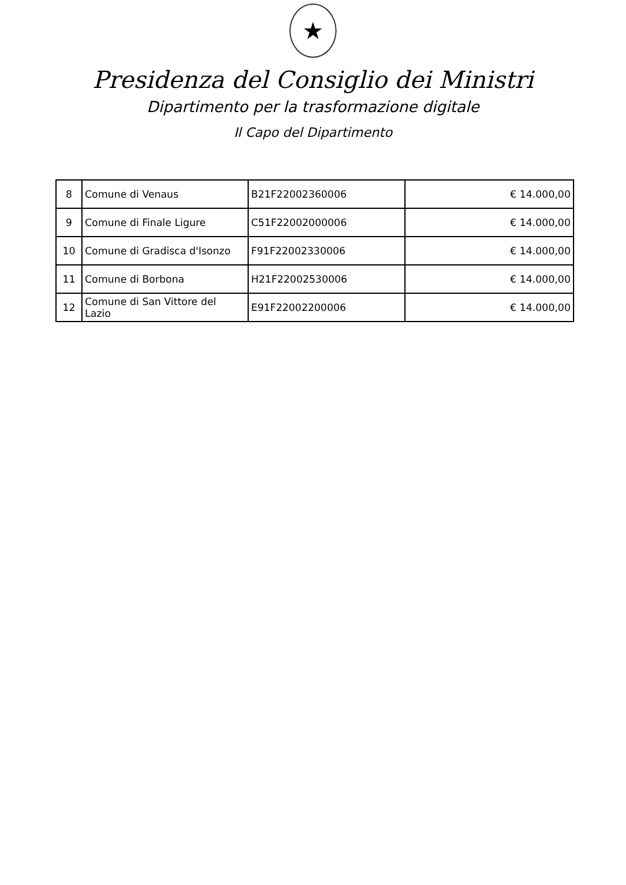★
Presidenza del Consiglio dei Ministri
Dipartimento per la trasformazione digitale
Il Capo del Dipartimento
| 8 | Comune di Venaus | B21F22002360006 | € 14.000,00 |
| 9 | Comune di Finale Ligure | C51F22002000006 | € 14.000,00 |
| 10 | Comune di Gradisca d'Isonzo | F91F22002330006 | € 14.000,00 |
| 11 | Comune di Borbona | H21F22002530006 | € 14.000,00 |
| 12 | Comune di San Vittore del Lazio | E91F22002200006 | € 14.000,00 |